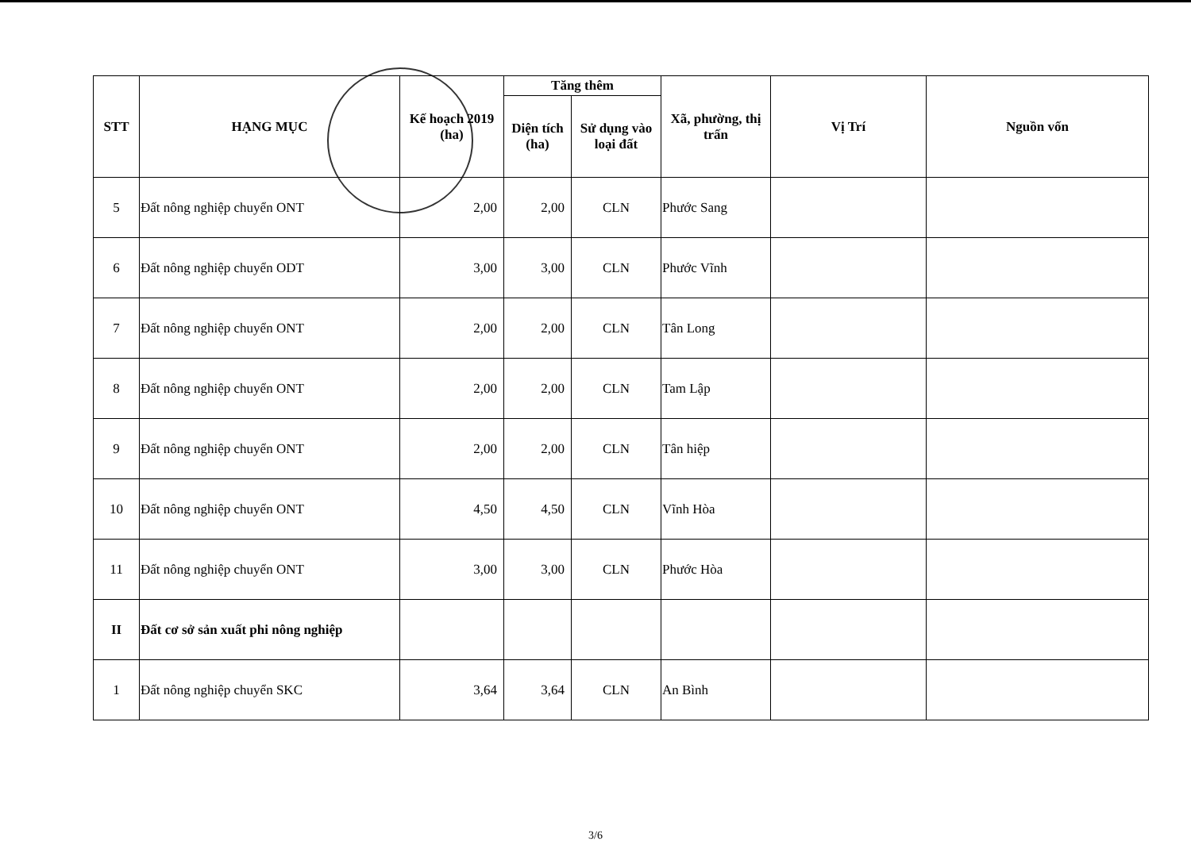| STT | HẠNG MỤC | Kế hoạch 2019 (ha) | Tăng thêm | | Xã, phường, thị trấn | Vị Trí | Nguồn vốn |
| --- | --- | --- | --- | --- | --- | --- | --- |
| | | | Diện tích (ha) | Sử dụng vào loại đất | | | |
| 5 | Đất nông nghiệp chuyển ONT | 2,00 | 2,00 | CLN | Phước Sang | | |
| 6 | Đất nông nghiệp chuyển ODT | 3,00 | 3,00 | CLN | Phước Vĩnh | | |
| 7 | Đất nông nghiệp chuyển ONT | 2,00 | 2,00 | CLN | Tân Long | | |
| 8 | Đất nông nghiệp chuyển ONT | 2,00 | 2,00 | CLN | Tam Lập | | |
| 9 | Đất nông nghiệp chuyển ONT | 2,00 | 2,00 | CLN | Tân hiệp | | |
| 10 | Đất nông nghiệp chuyển ONT | 4,50 | 4,50 | CLN | Vĩnh Hòa | | |
| 11 | Đất nông nghiệp chuyển ONT | 3,00 | 3,00 | CLN | Phước Hòa | | |
| II | Đất cơ sở sản xuất phi nông nghiệp | | | | | | |
| 1 | Đất nông nghiệp chuyển SKC | 3,64 | 3,64 | CLN | An Bình | | |
3/6